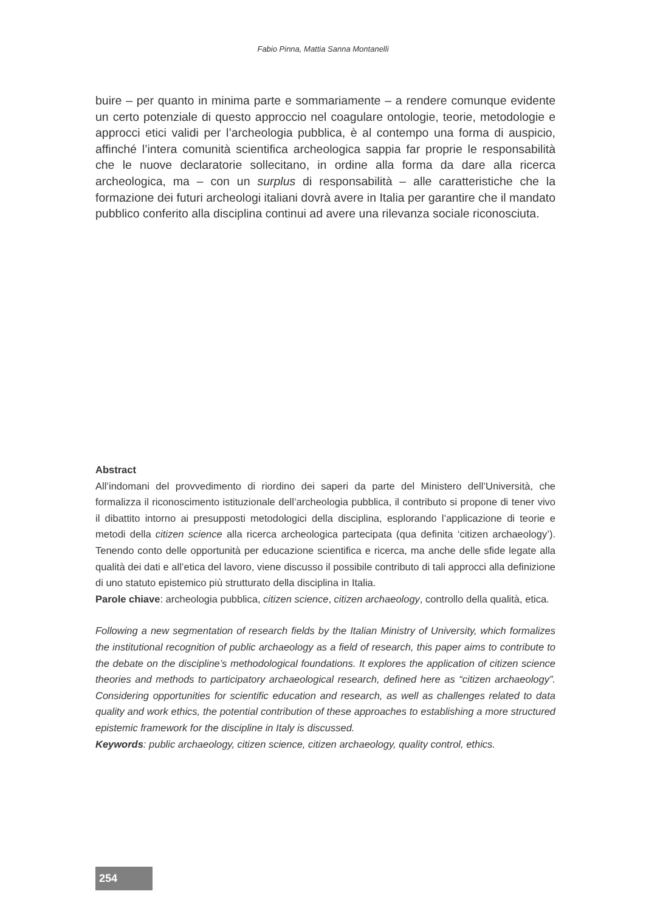Fabio Pinna, Mattia Sanna Montanelli
buire – per quanto in minima parte e sommariamente – a rendere comunque evidente un certo potenziale di questo approccio nel coagulare ontologie, teorie, metodologie e approcci etici validi per l’archeologia pubblica, è al contempo una forma di auspicio, affinché l’intera comunità scientifica archeologica sappia far proprie le responsabilità che le nuove declaratorie sollecitano, in ordine alla forma da dare alla ricerca archeologica, ma – con un surplus di responsabilità – alle caratteristiche che la formazione dei futuri archeologi italiani dovrà avere in Italia per garantire che il mandato pubblico conferito alla disciplina continui ad avere una rilevanza sociale riconosciuta.
Abstract
All’indomani del provvedimento di riordino dei saperi da parte del Ministero dell’Università, che formalizza il riconoscimento istituzionale dell’archeologia pubblica, il contributo si propone di tener vivo il dibattito intorno ai presupposti metodologici della disciplina, esplorando l’applicazione di teorie e metodi della citizen science alla ricerca archeologica partecipata (qua definita ‘citizen archaeology’). Tenendo conto delle opportunità per educazione scientifica e ricerca, ma anche delle sfide legate alla qualità dei dati e all’etica del lavoro, viene discusso il possibile contributo di tali approcci alla definizione di uno statuto epistemico più strutturato della disciplina in Italia.
Parole chiave: archeologia pubblica, citizen science, citizen archaeology, controllo della qualità, etica.
Following a new segmentation of research fields by the Italian Ministry of University, which formalizes the institutional recognition of public archaeology as a field of research, this paper aims to contribute to the debate on the discipline’s methodological foundations. It explores the application of citizen science theories and methods to participatory archaeological research, defined here as “citizen archaeology”. Considering opportunities for scientific education and research, as well as challenges related to data quality and work ethics, the potential contribution of these approaches to establishing a more structured epistemic framework for the discipline in Italy is discussed.
Keywords: public archaeology, citizen science, citizen archaeology, quality control, ethics.
254